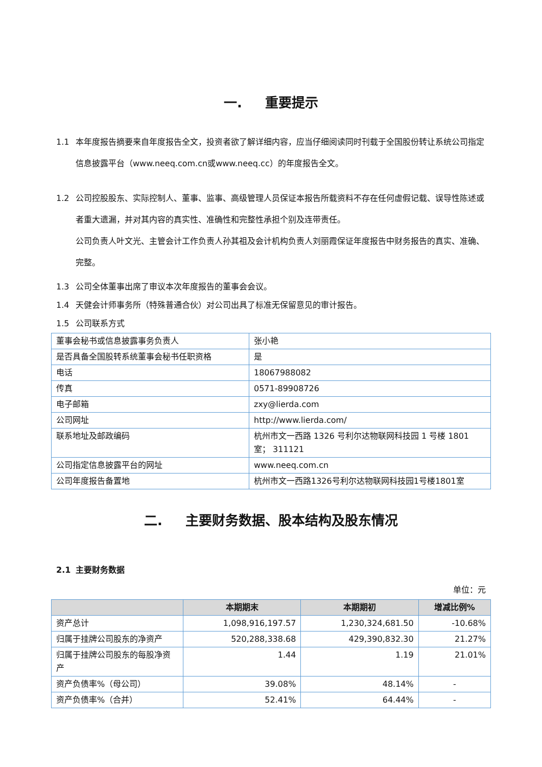一. 重要提示
1.1 本年度报告摘要来自年度报告全文，投资者欲了解详细内容，应当仔细阅读同时刊载于全国股份转让系统公司指定信息披露平台（www.neeq.com.cn或www.neeq.cc）的年度报告全文。
1.2 公司控股股东、实际控制人、董事、监事、高级管理人员保证本报告所载资料不存在任何虚假记载、误导性陈述或者重大遗漏，并对其内容的真实性、准确性和完整性承担个别及连带责任。
公司负责人叶文光、主管会计工作负责人孙其祖及会计机构负责人刘丽霞保证年度报告中财务报告的真实、准确、完整。
1.3 公司全体董事出席了审议本次年度报告的董事会会议。
1.4 天健会计师事务所（特殊普通合伙）对公司出具了标准无保留意见的审计报告。
1.5 公司联系方式
| 董事会秘书或信息披露事务负责人 | 张小艳 |
| 是否具备全国股转系统董事会秘书任职资格 | 是 |
| 电话 | 18067988082 |
| 传真 | 0571-89908726 |
| 电子邮箱 | zxy@lierda.com |
| 公司网址 | http://www.lierda.com/ |
| 联系地址及邮政编码 | 杭州市文一西路 1326 号利尔达物联网科技园 1 号楼 1801 室； 311121 |
| 公司指定信息披露平台的网址 | www.neeq.com.cn |
| 公司年度报告备置地 | 杭州市文一西路1326号利尔达物联网科技园1号楼1801室 |
二. 主要财务数据、股本结构及股东情况
2.1 主要财务数据
单位：元
| | 本期期末 | 本期期初 | 增减比例% |
| --- | --- | --- | --- |
| 资产总计 | 1,098,916,197.57 | 1,230,324,681.50 | -10.68% |
| 归属于挂牌公司股东的净资产 | 520,288,338.68 | 429,390,832.30 | 21.27% |
| 归属于挂牌公司股东的每股净资产 | 1.44 | 1.19 | 21.01% |
| 资产负债率%（母公司） | 39.08% | 48.14% | - |
| 资产负债率%（合并） | 52.41% | 64.44% | - |